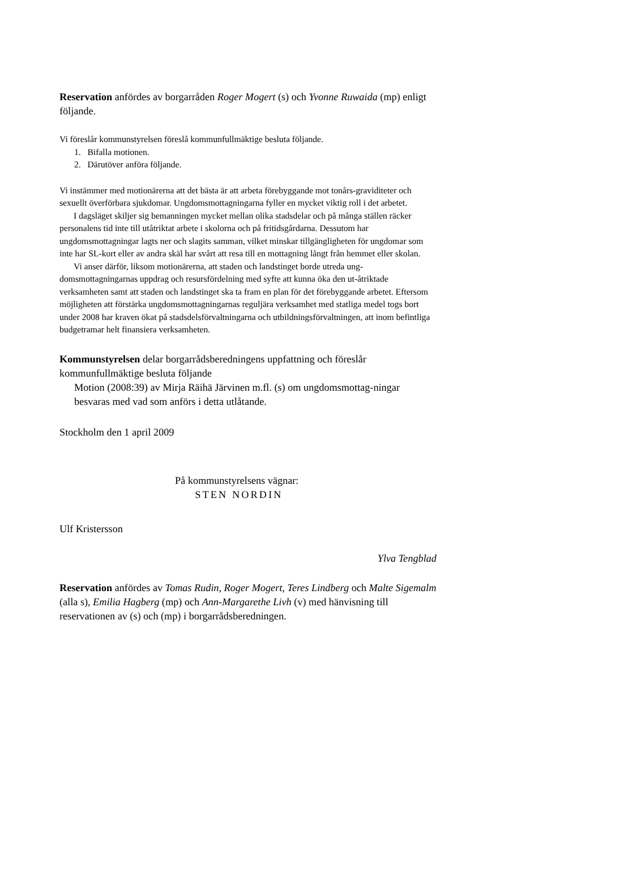Reservation anfördes av borgarråden Roger Mogert (s) och Yvonne Ruwaida (mp) enligt följande.
Vi föreslår kommunstyrelsen föreslå kommunfullmäktige besluta följande.
1. Bifalla motionen.
2. Därutöver anföra följande.
Vi instämmer med motionärerna att det bästa är att arbeta förebyggande mot tonårs-graviditeter och sexuellt överförbara sjukdomar. Ungdomsmottagningarna fyller en mycket viktig roll i det arbetet.
I dagsläget skiljer sig bemanningen mycket mellan olika stadsdelar och på många ställen räcker personalens tid inte till utåtriktat arbete i skolorna och på fritidsgårdarna. Dessutom har ungdomsmottagningar lagts ner och slagits samman, vilket minskar tillgängligheten för ungdomar som inte har SL-kort eller av andra skäl har svårt att resa till en mottagning långt från hemmet eller skolan.
Vi anser därför, liksom motionärerna, att staden och landstinget borde utreda ung-domsmottagningarnas uppdrag och resursfördelning med syfte att kunna öka den ut-åtriktade verksamheten samt att staden och landstinget ska ta fram en plan för det förebyggande arbetet. Eftersom möjligheten att förstärka ungdomsmottagningarnas reguljära verksamhet med statliga medel togs bort under 2008 har kraven ökat på stadsdelsförvaltningarna och utbildningsförvaltningen, att inom befintliga budgetramar helt finansiera verksamheten.
Kommunstyrelsen delar borgarrådsberedningens uppfattning och föreslår kommunfullmäktige besluta följande
Motion (2008:39) av Mirja Räihä Järvinen m.fl. (s) om ungdomsmottag-ningar besvaras med vad som anförs i detta utlåtande.
Stockholm den 1 april 2009
På kommunstyrelsens vägnar:
STEN NORDIN
Ulf Kristersson
Ylva Tengblad
Reservation anfördes av Tomas Rudin, Roger Mogert, Teres Lindberg och Malte Sigemalm (alla s), Emilia Hagberg (mp) och Ann-Margarethe Livh (v) med hänvisning till reservationen av (s) och (mp) i borgarrådsberedningen.